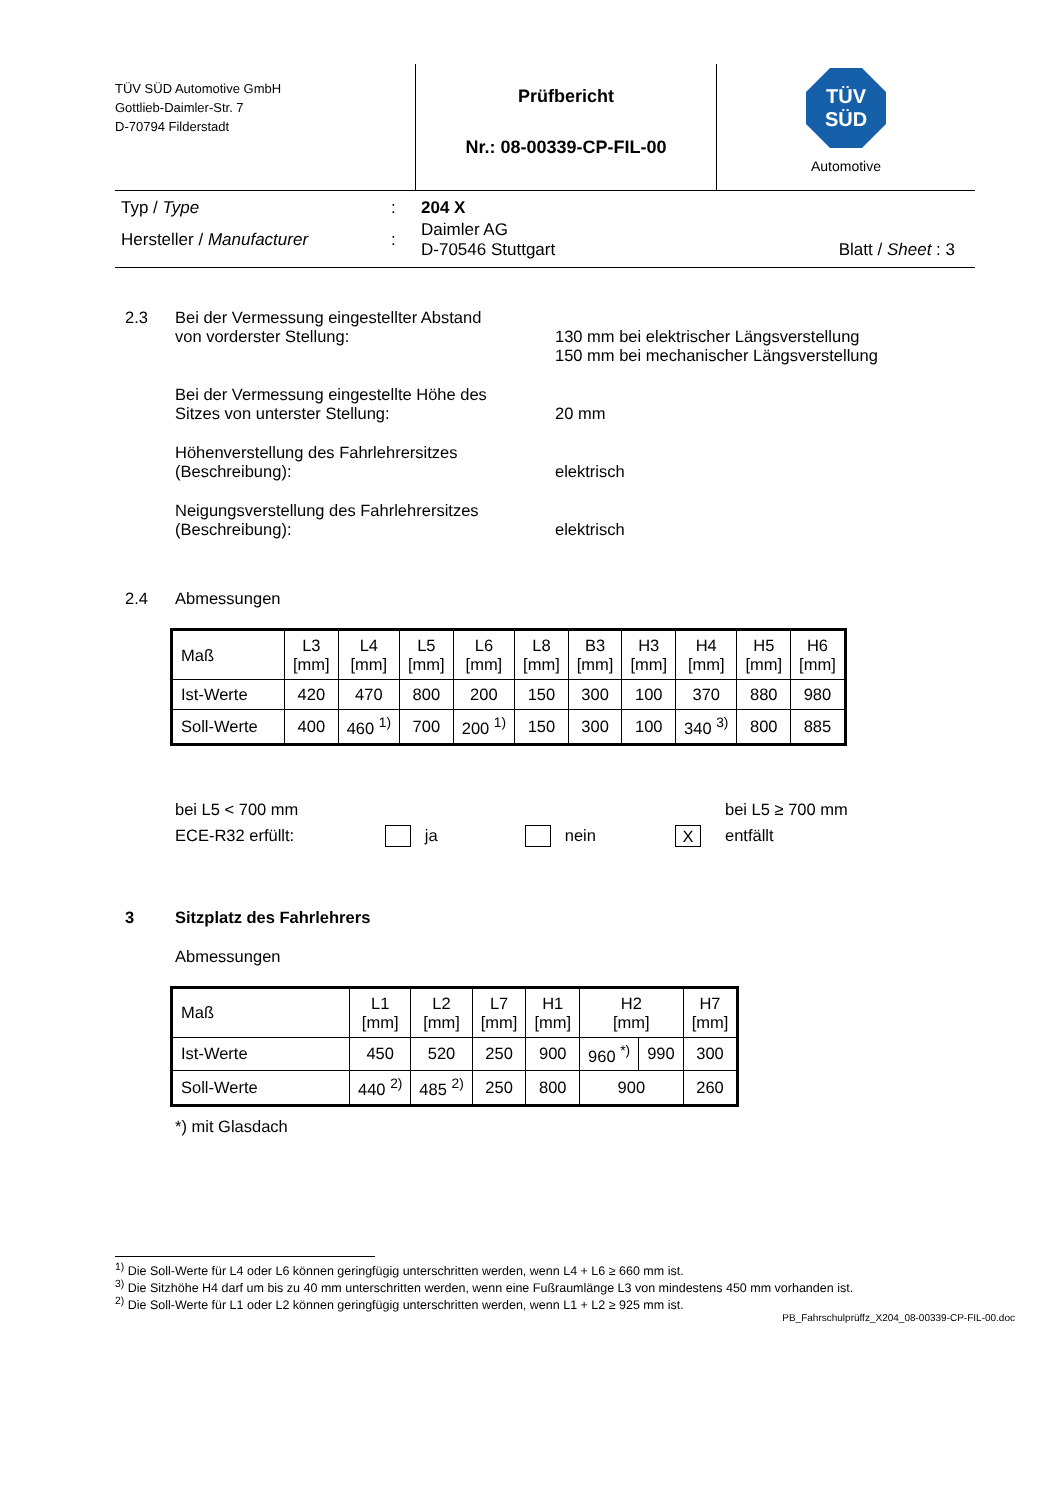TÜV SÜD Automotive GmbH
Gottlieb-Daimler-Str. 7
D-70794 Filderstadt
Prüfbericht
Nr.: 08-00339-CP-FIL-00
TÜV
SÜD
Automotive
| Typ / Type | : | 204 X | |
| Hersteller / Manufacturer | : | Daimler AG D-70546 Stuttgart | Blatt / Sheet : 3 |
2.3 Bei der Vermessung eingestellter Abstand
von vorderster Stellung:
130 mm bei elektrischer Längsverstellung
150 mm bei mechanischer Längsverstellung
Bei der Vermessung eingestellte Höhe des
Sitzes von unterster Stellung:
20 mm
Höhenverstellung des Fahrlehrersitzes (Beschreibung):
elektrisch
Neigungsverstellung des Fahrlehrersitzes
(Beschreibung):
elektrisch
2.4 Abmessungen
| Maß | L3 [mm] | L4 [mm] | L5 [mm] | L6 [mm] | L8 [mm] | B3 [mm] | H3 [mm] | H4 [mm] | H5 [mm] | H6 [mm] |
| --- | --- | --- | --- | --- | --- | --- | --- | --- | --- | --- |
| Ist-Werte | 420 | 470 | 800 | 200 | 150 | 300 | 100 | 370 | 880 | 980 |
| Soll-Werte | 400 | 460 <sup>1)</sup> | 700 | 200 <sup>1)</sup> | 150 | 300 | 100 | 340 <sup>3)</sup> | 800 | 885 |
bei L5 < 700 mm
ECE-R32 erfüllt:
ja
nein
X
bei L5 ≥ 700 mm
entfällt
3 Sitzplatz des Fahrlehrers
Abmessungen
| Maß | L1 [mm] | L2 [mm] | L7 [mm] | H1 [mm] | H2 [mm] | | H7 [mm] |
| --- | --- | --- | --- | --- | --- | --- | --- |
| Ist-Werte | 450 | 520 | 250 | 900 | 960 <sup>*)</sup> | 990 | 300 |
| Soll-Werte | 440 <sup>2)</sup> | 485 <sup>2)</sup> | 250 | 800 | 900 | | 260 |
*) mit Glasdach
<sup>1)</sup> Die Soll-Werte für L4 oder L6 können geringfügig unterschritten werden, wenn L4 + L6 ≥ 660 mm ist.
<sup>3)</sup> Die Sitzhöhe H4 darf um bis zu 40 mm unterschritten werden, wenn eine Fußraumlänge L3 von mindestens 450 mm vorhanden ist.
<sup>2)</sup> Die Soll-Werte für L1 oder L2 können geringfügig unterschritten werden, wenn L1 + L2 ≥ 925 mm ist.
PB_Fahrschulprüffz_X204_08-00339-CP-FIL-00.doc